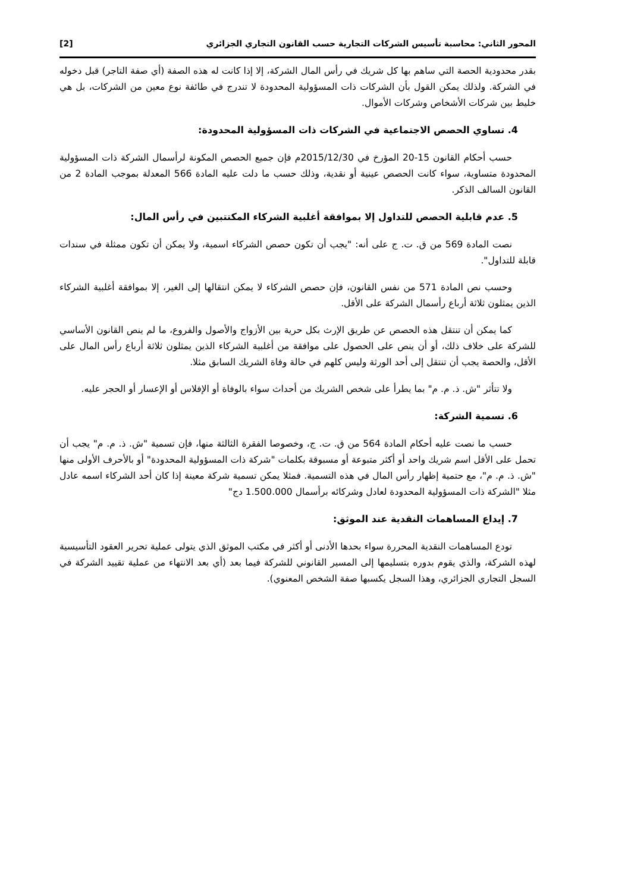المحور الثاني: محاسبة تأسيس الشركات التجارية حسب القانون التجاري الجزائري [2]
بقدر محدودية الحصة التي ساهم بها كل شريك في رأس المال الشركة، إلا إذا كانت له هذه الصفة (أي صفة التاجر) قبل دخوله في الشركة. ولذلك يمكن القول بأن الشركات ذات المسؤولية المحدودة لا تندرج في طائفة نوع معين من الشركات، بل هي خليط بين شركات الأشخاص وشركات الأموال.
4. تساوي الحصص الاجتماعية في الشركات ذات المسؤولية المحدودة:
حسب أحكام القانون 15-20 المؤرخ في 2015/12/30م فإن جميع الحصص المكونة لرأسمال الشركة ذات المسؤولية المحدودة متساوية، سواء كانت الحصص عينية أو نقدية، وذلك حسب ما دلت عليه المادة 566 المعدلة بموجب المادة 2 من القانون السالف الذكر.
5. عدم قابلية الحصص للتداول إلا بموافقة أغلبية الشركاء المكتتبين في رأس المال:
نصت المادة 569 من ق. ت. ج على أنه: "يجب أن تكون حصص الشركاء اسمية، ولا يمكن أن تكون ممثلة في سندات قابلة للتداول".
وحسب نص المادة 571 من نفس القانون، فإن حصص الشركاء لا يمكن انتقالها إلى الغير، إلا بموافقة أغلبية الشركاء الذين يمثلون ثلاثة أرباع رأسمال الشركة على الأقل.
كما يمكن أن تنتقل هذه الحصص عن طريق الإرث بكل حرية بين الأزواج والأصول والفروع، ما لم ينص القانون الأساسي للشركة على خلاف ذلك، أو أن ينص على الحصول على موافقة من أغلبية الشركاء الذين يمثلون ثلاثة أرباع رأس المال على الأقل، والحصة يجب أن تنتقل إلى أحد الورثة وليس كلهم في حالة وفاة الشريك السابق مثلا.
ولا تتأثر "ش. ذ. م. م" بما يطرأ على شخص الشريك من أحداث سواء بالوفاة أو الإفلاس أو الإعسار أو الحجر عليه.
6. تسمية الشركة:
حسب ما نصت عليه أحكام المادة 564 من ق. ت. ج، وخصوصا الفقرة الثالثة منها، فإن تسمية "ش. ذ. م. م" يجب أن تحمل على الأقل اسم شريك واحد أو أكثر متبوعة أو مسبوقة بكلمات "شركة ذات المسؤولية المحدودة" أو بالأحرف الأولى منها "ش. ذ. م. م"، مع حتمية إظهار رأس المال في هذه التسمية. فمثلا يمكن تسمية شركة معينة إذا كان أحد الشركاء اسمه عادل مثلا "الشركة ذات المسؤولية المحدودة لعادل وشركائه برأسمال 1.500.000 دج"
7. إيداع المساهمات النقدية عند الموثق:
تودع المساهمات النقدية المحررة سواء بحدها الأدنى أو أكثر في مكتب الموثق الذي يتولى عملية تحرير العقود التأسيسية لهذه الشركة، والذي يقوم بدوره بتسليمها إلى المسير القانوني للشركة فيما بعد (أي بعد الانتهاء من عملية تقييد الشركة في السجل التجاري الجزائري، وهذا السجل يكسبها صفة الشخص المعنوي).